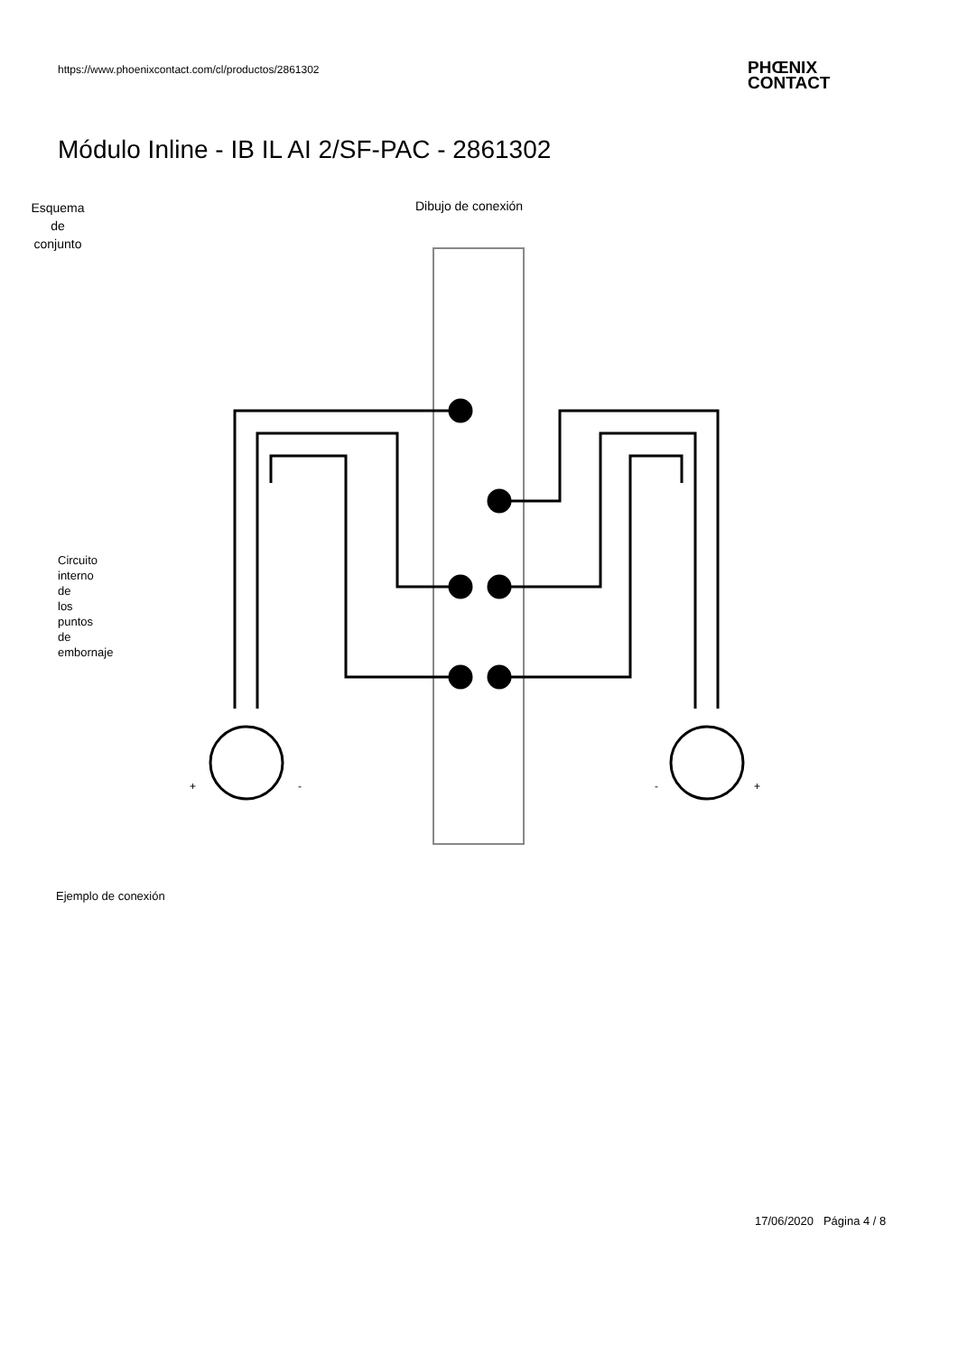https://www.phoenixcontact.com/cl/productos/2861302
PHŒNIX
CONTACT
Módulo Inline - IB IL AI 2/SF-PAC - 2861302
Esquema de conjunto
Dibujo de conexión
Circuito
interno
de
los
puntos
de
embornaje
+
-
-
+
Ejemplo de conexión
17/06/2020 Página 4 / 8